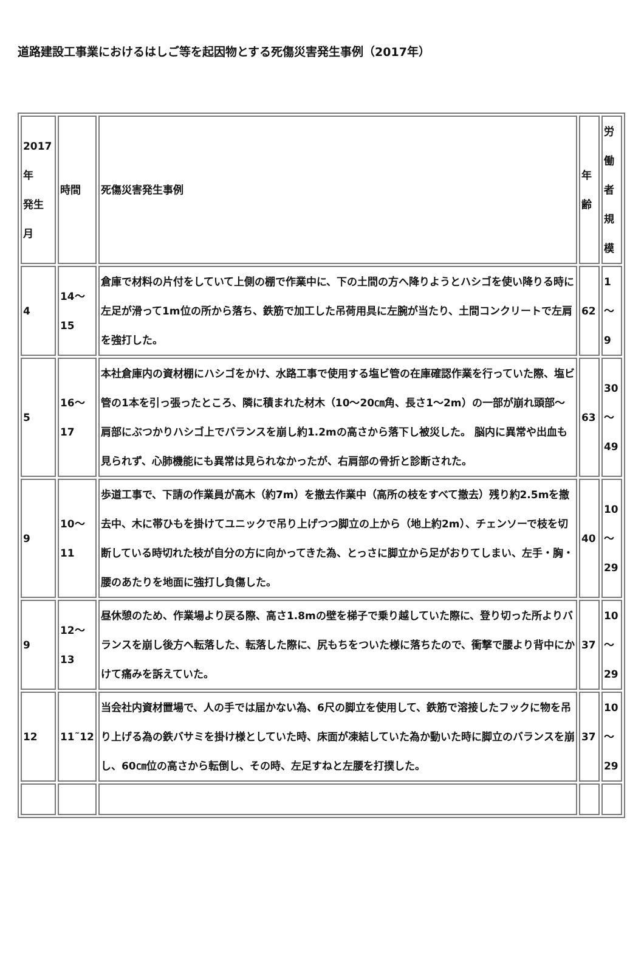道路建設工事業におけるはしご等を起因物とする死傷災害発生事例（2017年）
| 2017 年 発生 月 | 時間 | 死傷災害発生事例 | 年 齢 | 労 働 者 規 模 |
| 4 | 14〜 15 | 倉庫で材料の片付をしていて上側の棚で作業中に、下の土間の方へ降りようとハシゴを使い降りる時に左足が滑って1m位の所から落ち、鉄筋で加工した吊荷用具に左腕が当たり、土間コンクリートで左肩を強打した。 | 62 | 1 〜 9 |
| 5 | 16〜 17 | 本社倉庫内の資材棚にハシゴをかけ、水路工事で使用する塩ビ管の在庫確認作業を行っていた際、塩ビ管の1本を引っ張ったところ、隣に積まれた材木（10〜20㎝角、長さ1〜2m）の一部が崩れ頭部〜肩部にぶつかりハシゴ上でバランスを崩し約1.2mの高さから落下し被災した。 脳内に異常や出血も見られず、心肺機能にも異常は見られなかったが、右肩部の骨折と診断された。 | 63 | 30 〜 49 |
| 9 | 10〜 11 | 歩道工事で、下請の作業員が高木（約7m）を撤去作業中（高所の枝をすべて撤去）残り約2.5mを撤去中、木に帯ひもを掛けてユニックで吊り上げつつ脚立の上から（地上約2m）、チェンソーで枝を切断している時切れた枝が自分の方に向かってきた為、とっさに脚立から足がおりてしまい、左手・胸・腰のあたりを地面に強打し負傷した。 | 40 | 10 〜 29 |
| 9 | 12〜 13 | 昼休憩のため、作業場より戻る際、高さ1.8mの壁を梯子で乗り越していた際に、登り切った所よりバランスを崩し後方へ転落した、転落した際に、尻もちをついた様に落ちたので、衝撃で腰より背中にかけて痛みを訴えていた。 | 37 | 10 〜 29 |
| 12 | 11˜12 | 当会社内資材置場で、人の手では届かない為、6尺の脚立を使用して、鉄筋で溶接したフックに物を吊り上げる為の鉄バサミを掛け様としていた時、床面が凍結していた為か動いた時に脚立のバランスを崩し、60㎝位の高さから転倒し、その時、左足すねと左腰を打撲した。 | 37 | 10 〜 29 |